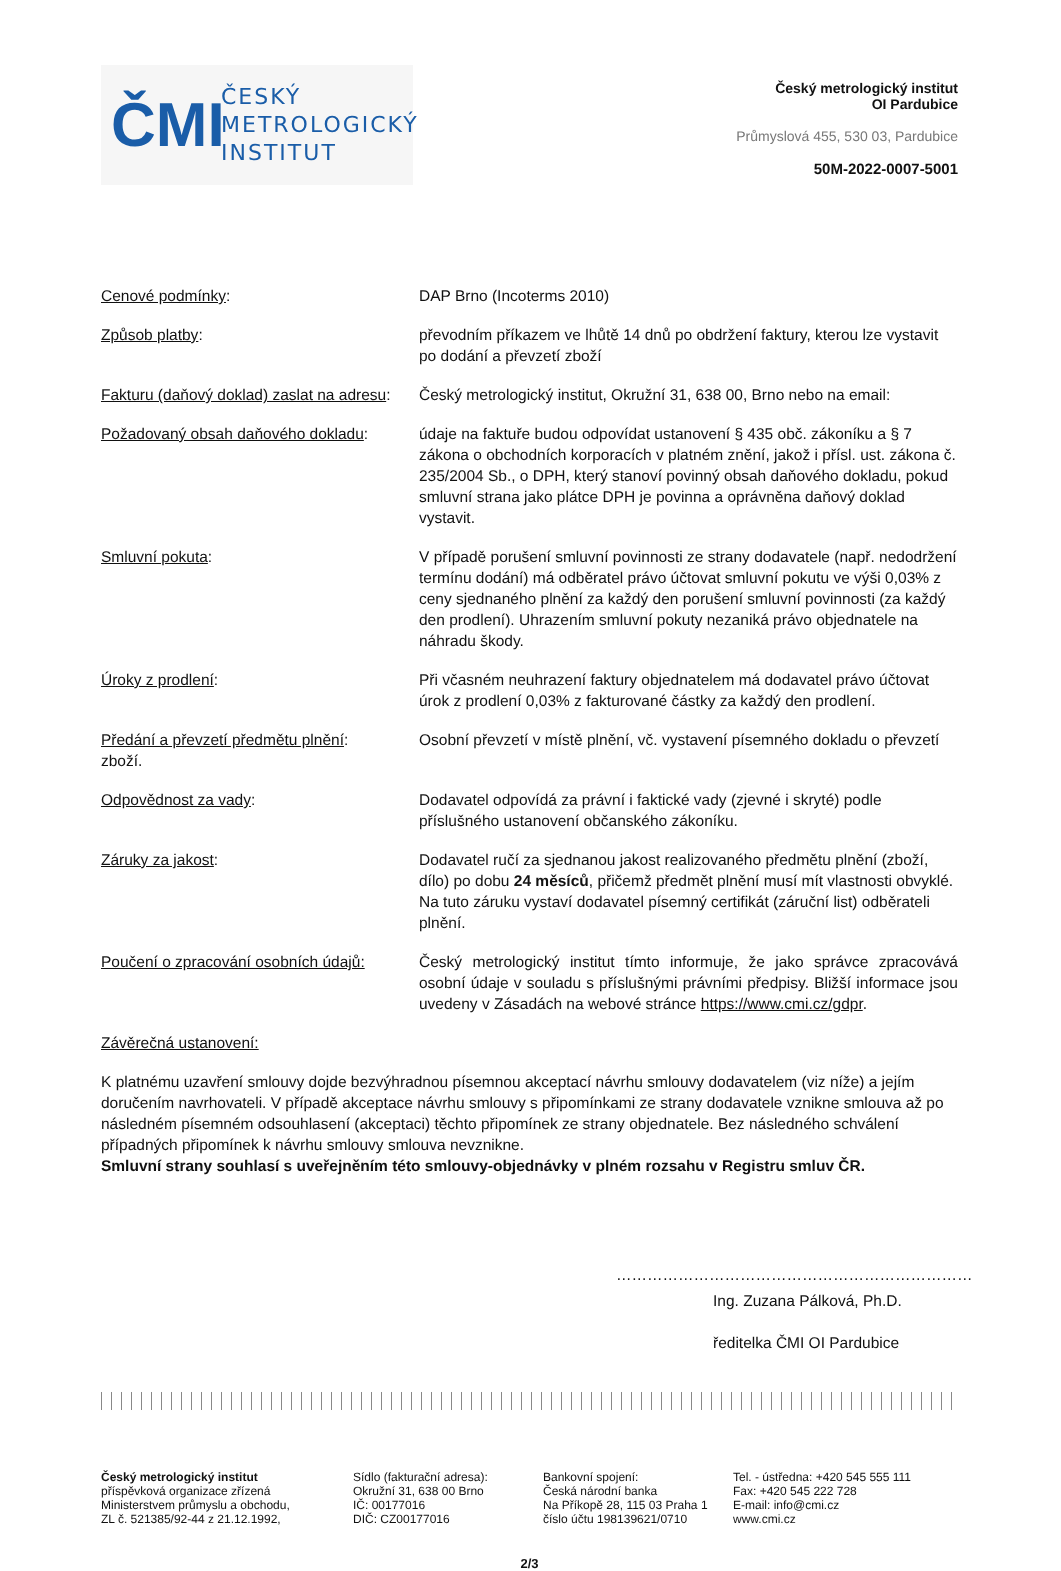ČMI
ČESKÝ
METROLOGICKÝ
INSTITUT
Český metrologický institut
OI Pardubice
Průmyslová 455, 530 03, Pardubice
50M-2022-0007-5001
Cenové podmínky: DAP Brno (Incoterms 2010)
Způsob platby: převodním příkazem ve lhůtě 14 dnů po obdržení faktury, kterou lze vystavit po dodání a převzetí zboží
Fakturu (daňový doklad) zaslat na adresu:
Český metrologický institut, Okružní 31, 638 00, Brno nebo na email:
Požadovaný obsah daňového dokladu: údaje na faktuře budou odpovídat ustanovení § 435 obč. zákoníku a § 7 zákona o obchodních korporacích v platném znění, jakož i přísl. ust. zákona č. 235/2004 Sb., o DPH, který stanoví povinný obsah daňového dokladu, pokud smluvní strana jako plátce DPH je povinna a oprávněna daňový doklad vystavit.
Smluvní pokuta: V případě porušení smluvní povinnosti ze strany dodavatele (např. nedodržení termínu dodání) má odběratel právo účtovat smluvní pokutu ve výši 0,03% z ceny sjednaného plnění za každý den porušení smluvní povinnosti (za každý den prodlení). Uhrazením smluvní pokuty nezaniká právo objednatele na náhradu škody.
Úroky z prodlení: Při včasném neuhrazení faktury objednatelem má dodavatel právo účtovat úrok z prodlení 0,03% z fakturované částky za každý den prodlení.
Předání a převzetí předmětu plnění:
Osobní převzetí v místě plnění, vč. vystavení písemného dokladu o převzetí
zboží.
Odpovědnost za vady: Dodavatel odpovídá za právní i faktické vady (zjevné i skryté) podle příslušného ustanovení občanského zákoníku.
Záruky za jakost: Dodavatel ručí za sjednanou jakost realizovaného předmětu plnění (zboží, dílo) po dobu 24 měsíců, přičemž předmět plnění musí mít vlastnosti obvyklé. Na tuto záruku vystaví dodavatel písemný certifikát (záruční list) odběrateli plnění.
Poučení o zpracování osobních údajů:
Český metrologický institut tímto informuje, že jako správce zpracovává osobní údaje v souladu s příslušnými právními předpisy. Bližší informace jsou uvedeny v Zásadách na webové stránce https://www.cmi.cz/gdpr.
Závěrečná ustanovení:
K platnému uzavření smlouvy dojde bezvýhradnou písemnou akceptací návrhu smlouvy dodavatelem (viz níže) a jejím doručením navrhovateli. V případě akceptace návrhu smlouvy s připomínkami ze strany dodavatele vznikne smlouva až po následném písemném odsouhlasení (akceptaci) těchto připomínek ze strany objednatele. Bez následného schválení případných připomínek k návrhu smlouvy smlouva nevznikne.
Smluvní strany souhlasí s uveřejněním této smlouvy-objednávky v plném rozsahu v Registru smluv ČR.
……………………………………………………………
Ing. Zuzana Pálková, Ph.D.
ředitelka ČMI OI Pardubice
Český metrologický institut
příspěvková organizace zřízená
Ministerstvem průmyslu a obchodu,
ZL č. 521385/92-44 z 21.12.1992,
Sídlo (fakturační adresa):
Okružní 31, 638 00 Brno
IČ: 00177016
DIČ: CZ00177016
Bankovní spojení:
Česká národní banka
Na Příkopě 28, 115 03 Praha 1
číslo účtu 198139621/0710
Tel. - ústředna: +420 545 555 111
Fax: +420 545 222 728
E-mail: info@cmi.cz
www.cmi.cz
2/3